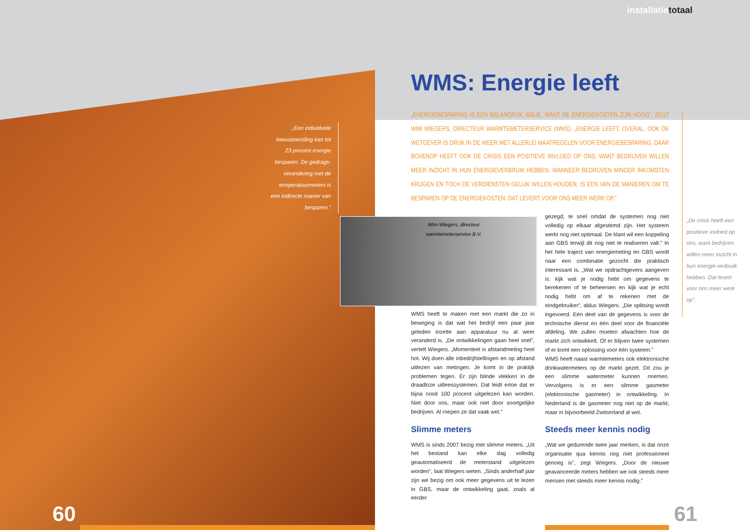installatietotaal
WMS: Energie leeft
„ENERGIEBESPARING IS EEN BELANGRIJK ISSUE, WANT DE ENERGIEKOSTEN ZIJN HOOG”, ZEGT WIM WIEGERS, DIRECTEUR WARMTEMETERSERVICE (WMS). „ENERGIE LEEFT. OVERAL. OOK DE WETGEVER IS DRUK IN DE WEER MET ALLERLEI MAATREGELEN VOOR ENERGIEBESPARING. DAAR BOVENOP HEEFT OOK DE CRISIS EEN POSITIEVE INVLOED OP ONS, WANT BEDRIJVEN WILLEN MEER INZICHT IN HUN ENERGIEVERBRUIK HEBBEN. WANNEER BEDRIJVEN MINDER INKOMSTEN KRIJGEN EN TOCH DE VERDIENSTEN GELIJK WILLEN HOUDEN, IS EEN VAN DE MANIEREN OM TE BESPAREN OP DE ENERGIEKOSTEN. DAT LEVERT VOOR ONS MEER WERK OP.”
„Een individuele bewustwording kan tot 23 procent energie besparen. De gedrags-verandering met de temperatuurmeters is een indirecte manier van besparen.”
Wim Wiegers, directeur
warmtemeterservice B.V.
WMS heeft te maken met een markt die zo in beweging is dat wat het bedrijf een paar jaar geleden inzette aan apparatuur nu al weer veranderd is. „De ontwikkelingen gaan heel snel”, vertelt Wiegers. „Momenteel is afstandmeting heel hot. Wij doen alle inbedrijfstellingen en op afstand uitlezen van metingen. Je komt in de praktijk problemen tegen. Er zijn blinde vlekken in de draadloze uitleessystemen. Dat leidt ertoe dat er bijna nooit 100 procent uitgelezen kan worden. Niet door ons, maar ook niet door soortgelijke bedrijven. Al roepen ze dat vaak wel.”
Slimme meters
WMS is sinds 2007 bezig met slimme meters. „Uit het bestand kan elke dag volledig geautomatiseerd de meterstand uitgelezen worden”, laat Wiegers weten. „Sinds anderhalf jaar zijn we bezig om ook meer gegevens uit te lezen in GBS, maar de ontwikkeling gaat, zoals al eerder
gezegd, te snel omdat de systemen nog niet volledig op elkaar afgestemd zijn. Het systeem werkt nog niet optimaal. De klant wil een koppeling aan GBS terwijl dit nog niet te realiseren valt.” In het hele traject van energiemeting en GBS wordt naar een combinatie gezocht die praktisch interessant is. „Wat we opdrachtgevers aangeven is: kijk wat je nodig hebt om gegevens te berekenen of te beheersen en kijk wat je echt nodig hebt om af te rekenen met de eindgebruiker”, aldus Wiegers. „Die splitsing wordt ingevoerd. Eén deel van de gegevens is voor de technische dienst en één deel voor de financiële afdeling. We zullen moeten afwachten hoe de markt zich ontwikkelt. Of er blijven twee systemen of er komt een oplossing voor één systeem.”
WMS heeft naast warmtemeters ook elektronische drinkwatermeters op de markt gezet. Dit zou je een slimme watermeter kunnen noemen. Vervolgens is er een slimme gasmeter (elektronische gasmeter) in ontwikkeling. In Nederland is de gasmeter nog niet op de markt, maar in bijvoorbeeld Zwitserland al wel.
Steeds meer kennis nodig
„Wat we gedurende twee jaar merken, is dat onze organisatie qua kennis nog niet professioneel genoeg is”, zegt Wiegers. „Door de nieuwe geavanceerde meters hebben we ook steeds meer mensen met steeds meer kennis nodig.”
„De crisis heeft een positieve invloed op ons, want bedrijven willen meer inzicht in hun energie-verbruik hebben. Dat levert voor ons meer werk op”.
60 61